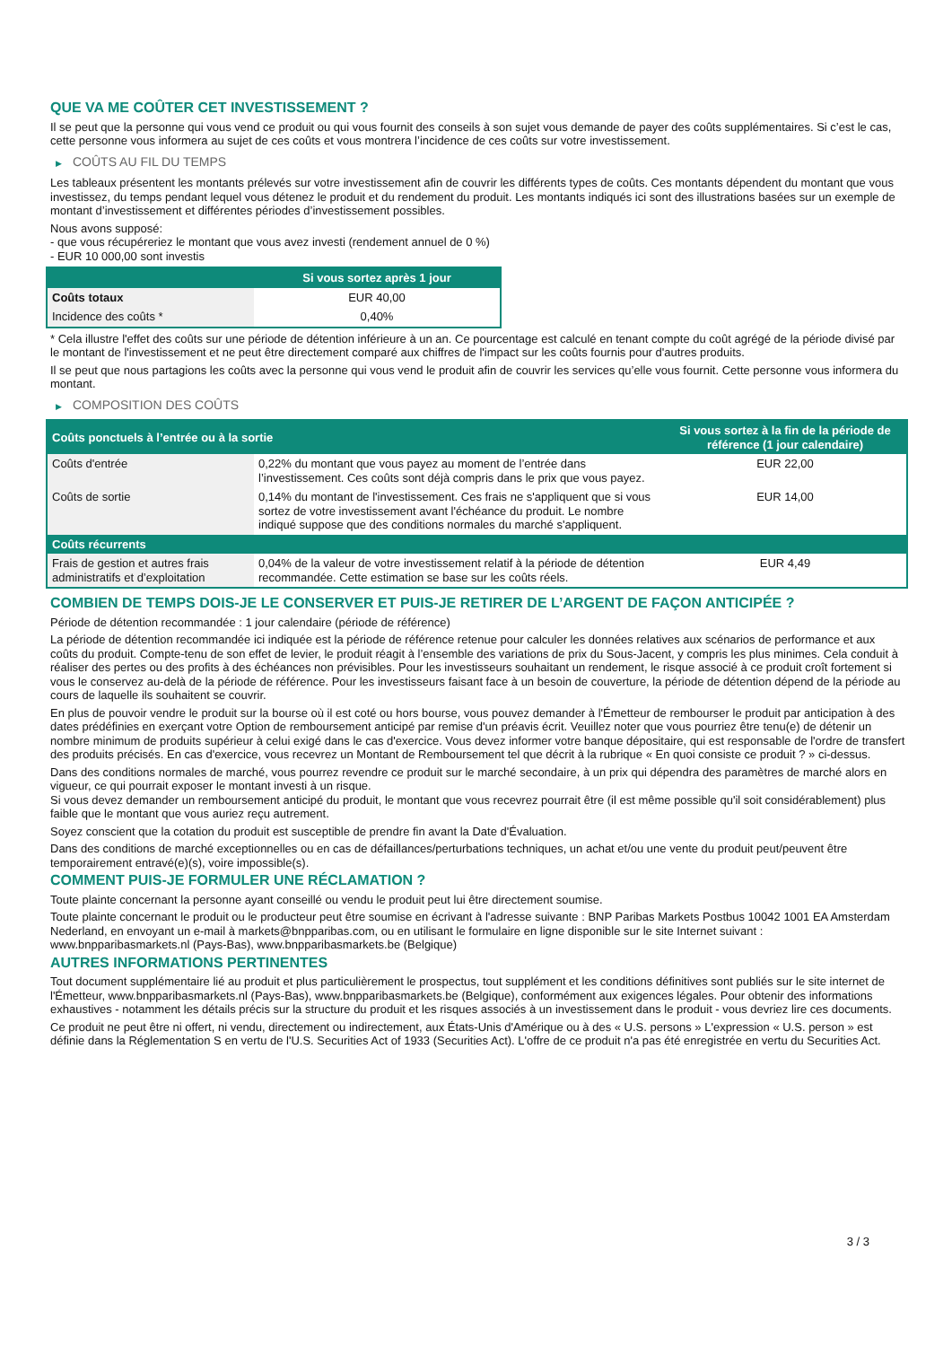QUE VA ME COÛTER CET INVESTISSEMENT ?
Il se peut que la personne qui vous vend ce produit ou qui vous fournit des conseils à son sujet vous demande de payer des coûts supplémentaires. Si c’est le cas, cette personne vous informera au sujet de ces coûts et vous montrera l’incidence de ces coûts sur votre investissement.
▶ COÛTS AU FIL DU TEMPS
Les tableaux présentent les montants prélevés sur votre investissement afin de couvrir les différents types de coûts. Ces montants dépendent du montant que vous investissez, du temps pendant lequel vous détenez le produit et du rendement du produit. Les montants indiqués ici sont des illustrations basées sur un exemple de montant d’investissement et différentes périodes d’investissement possibles.
Nous avons supposé:
- que vous récupéreriez le montant que vous avez investi (rendement annuel de 0 %)
- EUR 10 000,00 sont investis
| | Si vous sortez après 1 jour |
| --- | --- |
| Coûts totaux | EUR 40,00 |
| Incidence des coûts * | 0,40% |
* Cela illustre l'effet des coûts sur une période de détention inférieure à un an. Ce pourcentage est calculé en tenant compte du coût agrégé de la période divisé par le montant de l'investissement et ne peut être directement comparé aux chiffres de l'impact sur les coûts fournis pour d'autres produits.
Il se peut que nous partagions les coûts avec la personne qui vous vend le produit afin de couvrir les services qu’elle vous fournit. Cette personne vous informera du montant.
▶ COMPOSITION DES COÛTS
| Coûts ponctuels à l’entrée ou à la sortie | | Si vous sortez à la fin de la période de référence (1 jour calendaire) |
| --- | --- | --- |
| Coûts d'entrée | 0,22% du montant que vous payez au moment de l’entrée dans l’investissement. Ces coûts sont déjà compris dans le prix que vous payez. | EUR 22,00 |
| Coûts de sortie | 0,14% du montant de l'investissement. Ces frais ne s'appliquent que si vous sortez de votre investissement avant l'échéance du produit. Le nombre indiqué suppose que des conditions normales du marché s'appliquent. | EUR 14,00 |
| Coûts récurrents | | |
| Frais de gestion et autres frais administratifs et d’exploitation | 0,04% de la valeur de votre investissement relatif à la période de détention recommandée. Cette estimation se base sur les coûts réels. | EUR 4,49 |
COMBIEN DE TEMPS DOIS-JE LE CONSERVER ET PUIS-JE RETIRER DE L’ARGENT DE FAÇON ANTICIPÉE ?
Période de détention recommandée : 1 jour calendaire (période de référence)
La période de détention recommandée ici indiquée est la période de référence retenue pour calculer les données relatives aux scénarios de performance et aux coûts du produit. Compte-tenu de son effet de levier, le produit réagit à l’ensemble des variations de prix du Sous-Jacent, y compris les plus minimes. Cela conduit à réaliser des pertes ou des profits à des échéances non prévisibles. Pour les investisseurs souhaitant un rendement, le risque associé à ce produit croît fortement si vous le conservez au-delà de la période de référence. Pour les investisseurs faisant face à un besoin de couverture, la période de détention dépend de la période au cours de laquelle ils souhaitent se couvrir.
En plus de pouvoir vendre le produit sur la bourse où il est coté ou hors bourse, vous pouvez demander à l'Émetteur de rembourser le produit par anticipation à des dates prédéfinies en exerçant votre Option de remboursement anticipé par remise d'un préavis écrit. Veuillez noter que vous pourriez être tenu(e) de détenir un nombre minimum de produits supérieur à celui exigé dans le cas d'exercice. Vous devez informer votre banque dépositaire, qui est responsable de l'ordre de transfert des produits précisés. En cas d'exercice, vous recevrez un Montant de Remboursement tel que décrit à la rubrique « En quoi consiste ce produit ? » ci-dessus.
Dans des conditions normales de marché, vous pourrez revendre ce produit sur le marché secondaire, à un prix qui dépendra des paramètres de marché alors en vigueur, ce qui pourrait exposer le montant investi à un risque.
Si vous devez demander un remboursement anticipé du produit, le montant que vous recevrez pourrait être (il est même possible qu'il soit considérablement) plus faible que le montant que vous auriez reçu autrement.
Soyez conscient que la cotation du produit est susceptible de prendre fin avant la Date d'Évaluation.
Dans des conditions de marché exceptionnelles ou en cas de défaillances/perturbations techniques, un achat et/ou une vente du produit peut/peuvent être temporairement entravé(e)(s), voire impossible(s).
COMMENT PUIS-JE FORMULER UNE RÉCLAMATION ?
Toute plainte concernant la personne ayant conseillé ou vendu le produit peut lui être directement soumise.
Toute plainte concernant le produit ou le producteur peut être soumise en écrivant à l'adresse suivante : BNP Paribas Markets Postbus 10042 1001 EA Amsterdam Nederland, en envoyant un e-mail à markets@bnpparibas.com, ou en utilisant le formulaire en ligne disponible sur le site Internet suivant : www.bnpparibasmarkets.nl (Pays-Bas), www.bnpparibasmarkets.be (Belgique)
AUTRES INFORMATIONS PERTINENTES
Tout document supplémentaire lié au produit et plus particulièrement le prospectus, tout supplément et les conditions définitives sont publiés sur le site internet de l'Émetteur, www.bnpparibasmarkets.nl (Pays-Bas), www.bnpparibasmarkets.be (Belgique), conformément aux exigences légales. Pour obtenir des informations exhaustives - notamment les détails précis sur la structure du produit et les risques associés à un investissement dans le produit - vous devriez lire ces documents.
Ce produit ne peut être ni offert, ni vendu, directement ou indirectement, aux États-Unis d'Amérique ou à des « U.S. persons » L'expression « U.S. person » est définie dans la Réglementation S en vertu de l'U.S. Securities Act of 1933 (Securities Act). L'offre de ce produit n'a pas été enregistrée en vertu du Securities Act.
3 / 3